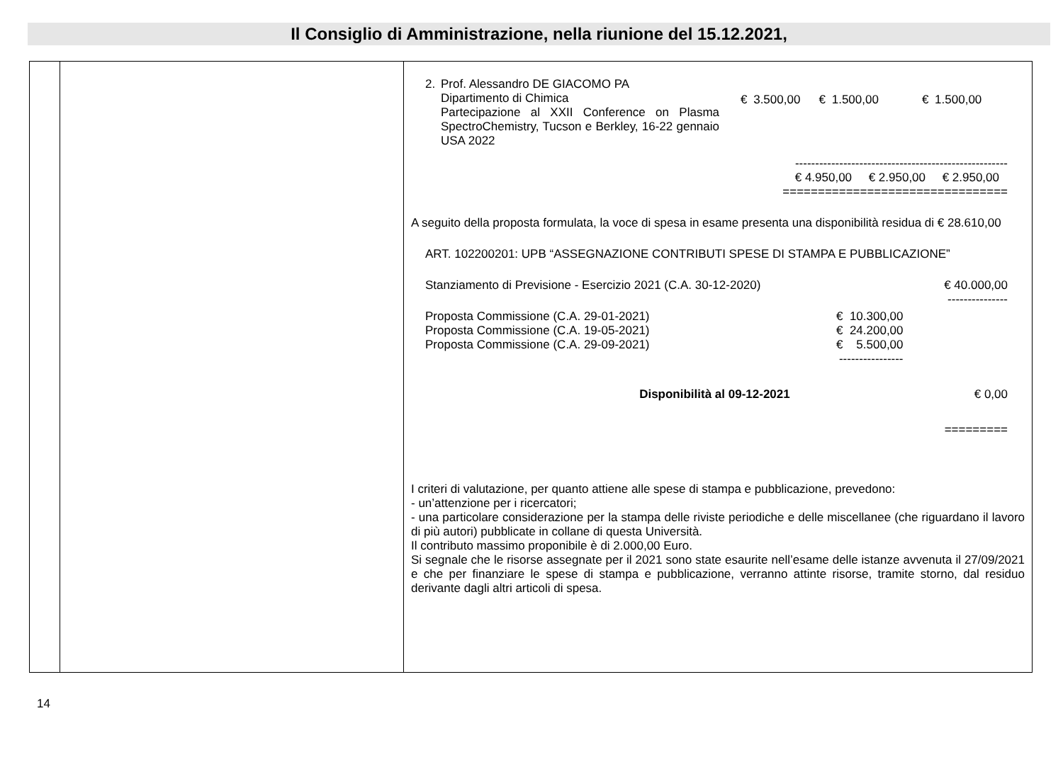Il Consiglio di Amministrazione, nella riunione del 15.12.2021,
| | | 2. Prof. Alessandro DE GIACOMO PA Dipartimento di Chimica Partecipazione al XXII Conference on Plasma SpectroChemistry, Tucson e Berkley, 16-22 gennaio USA 2022 € 3.500,00 € 1.500,00 € 1.500,00 ----------------------------------------------------- € 4.950,00 € 2.950,00 € 2.950,00 ================================ A seguito della proposta formulata, la voce di spesa in esame presenta una disponibilità residua di € 28.610,00 ART. 102200201: UPB “ASSEGNAZIONE CONTRIBUTI SPESE DI STAMPA E PUBBLICAZIONE” Stanziamento di Previsione - Esercizio 2021 (C.A. 30-12-2020) € 40.000,00 --------------- / Proposta Commissione (C.A. 29-01-2021) / € 10.300,00 / / Proposta Commissione (C.A. 19-05-2021) / € 24.200,00 / / Proposta Commissione (C.A. 29-09-2021) / € 5.500,00 / / / ---------------- / Disponibilità al 09-12-2021 € 0,00 ========= I criteri di valutazione, per quanto attiene alle spese di stampa e pubblicazione, prevedono: - un’attenzione per i ricercatori; - una particolare considerazione per la stampa delle riviste periodiche e delle miscellanee (che riguardano il lavoro di più autori) pubblicate in collane di questa Università. Il contributo massimo proponibile è di 2.000,00 Euro. Si segnale che le risorse assegnate per il 2021 sono state esaurite nell’esame delle istanze avvenuta il 27/09/2021 e che per finanziare le spese di stampa e pubblicazione, verranno attinte risorse, tramite storno, dal residuo derivante dagli altri articoli di spesa. |
14